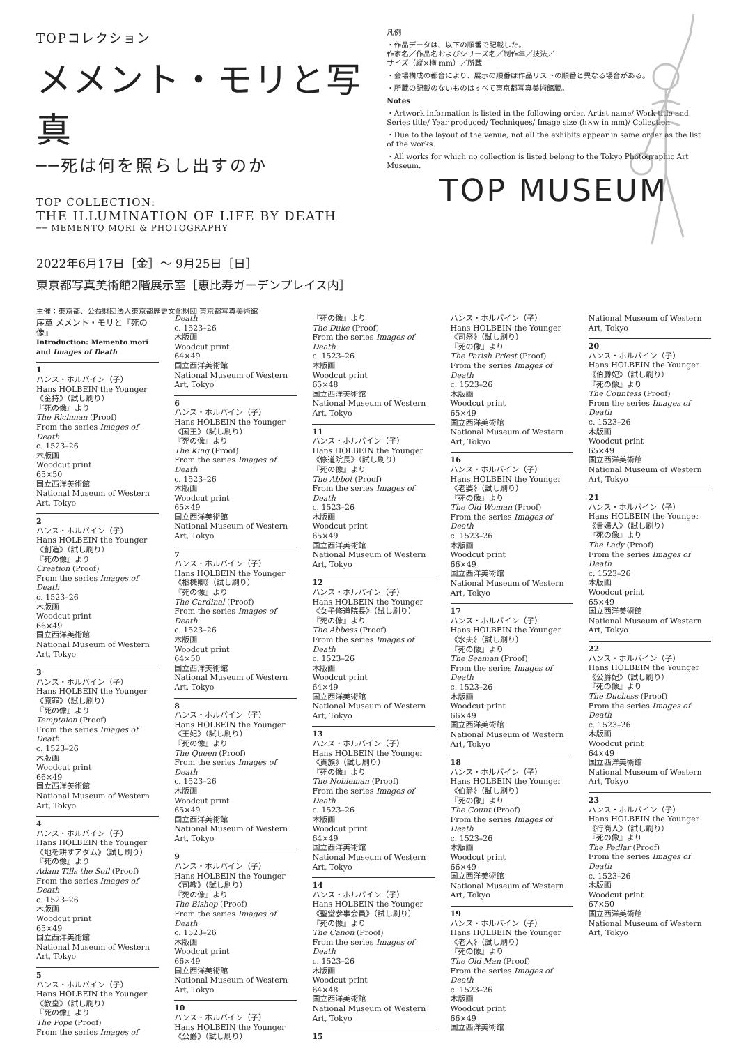TOPコレクション
メメント・モリと写真
──死は何を照らし出すのか
TOP COLLECTION:
THE ILLUMINATION OF LIFE BY DEATH
── MEMENTO MORI & PHOTOGRAPHY
2022年6月17日［金］～ 9月25日［日］
東京都写真美術館2階展示室［恵比寿ガーデンプレイス内］
主催：東京都、公益財団法人東京都歴史文化財団 東京都写真美術館
凡例
・作品データは、以下の順番で記載した。
作家名／作品名およびシリーズ名／制作年／技法／
サイズ（縦×横 mm）／所蔵
・会場構成の都合により、展示の順番は作品リストの順番と異なる場合がある。
・所蔵の記載のないものはすべて東京都写真美術館蔵。
Notes
・Artwork information is listed in the following order. Artist name/ Work title and Series title/ Year produced/ Techniques/ Image size (h×w in mm)/ Collection
・Due to the layout of the venue, not all the exhibits appear in same order as the list of the works.
・All works for which no collection is listed belong to the Tokyo Photographic Art Museum.
TOP MUSEUM
序章 メメント・モリと『死の像』
Introduction: Memento mori and Images of Death
1
ハンス・ホルバイン（子）
Hans HOLBEIN the Younger
《金持》（試し刷り）
『死の像』より
The Richman (Proof)
From the series Images of Death
c. 1523–26
木版画
Woodcut print
65×50
国立西洋美術館
National Museum of Western Art, Tokyo
2
ハンス・ホルバイン（子）
Hans HOLBEIN the Younger
《創造》（試し刷り）
『死の像』より
Creation (Proof)
From the series Images of Death
c. 1523–26
木版画
Woodcut print
66×49
国立西洋美術館
National Museum of Western Art, Tokyo
3
ハンス・ホルバイン（子）
Hans HOLBEIN the Younger
《原罪》（試し刷り）
『死の像』より
Temptaion (Proof)
From the series Images of Death
c. 1523–26
木版画
Woodcut print
66×49
国立西洋美術館
National Museum of Western Art, Tokyo
4
ハンス・ホルバイン（子）
Hans HOLBEIN the Younger
《地を耕すアダム》（試し刷り）
『死の像』より
Adam Tills the Soil (Proof)
From the series Images of Death
c. 1523–26
木版画
Woodcut print
65×49
国立西洋美術館
National Museum of Western Art, Tokyo
5
ハンス・ホルバイン（子）
Hans HOLBEIN the Younger
《教皇》（試し刷り）
『死の像』より
The Pope (Proof)
From the series Images of Death
c. 1523–26
木版画
Woodcut print
64×49
国立西洋美術館
National Museum of Western Art, Tokyo
6
ハンス・ホルバイン（子）
Hans HOLBEIN the Younger
《国王》（試し刷り）
『死の像』より
The King (Proof)
From the series Images of Death
c. 1523–26
木版画
Woodcut print
65×49
国立西洋美術館
National Museum of Western Art, Tokyo
7
ハンス・ホルバイン（子）
Hans HOLBEIN the Younger
《枢機卿》（試し刷り）
『死の像』より
The Cardinal (Proof)
From the series Images of Death
c. 1523–26
木版画
Woodcut print
64×50
国立西洋美術館
National Museum of Western Art, Tokyo
8
ハンス・ホルバイン（子）
Hans HOLBEIN the Younger
《王妃》（試し刷り）
『死の像』より
The Queen (Proof)
From the series Images of Death
c. 1523–26
木版画
Woodcut print
65×49
国立西洋美術館
National Museum of Western Art, Tokyo
9
ハンス・ホルバイン（子）
Hans HOLBEIN the Younger
《司教》（試し刷り）
『死の像』より
The Bishop (Proof)
From the series Images of Death
c. 1523–26
木版画
Woodcut print
66×49
国立西洋美術館
National Museum of Western Art, Tokyo
10
ハンス・ホルバイン（子）
Hans HOLBEIN the Younger
《公爵》（試し刷り）
『死の像』より
The Duke (Proof)
From the series Images of Death
c. 1523–26
木版画
Woodcut print
65×48
国立西洋美術館
National Museum of Western Art, Tokyo
11
ハンス・ホルバイン（子）
Hans HOLBEIN the Younger
《修道院長》（試し刷り）
『死の像』より
The Abbot (Proof)
From the series Images of Death
c. 1523–26
木版画
Woodcut print
65×49
国立西洋美術館
National Museum of Western Art, Tokyo
12
ハンス・ホルバイン（子）
Hans HOLBEIN the Younger
《女子修道院長》（試し刷り）
『死の像』より
The Abbess (Proof)
From the series Images of Death
c. 1523–26
木版画
Woodcut print
64×49
国立西洋美術館
National Museum of Western Art, Tokyo
13
ハンス・ホルバイン（子）
Hans HOLBEIN the Younger
《貴族》（試し刷り）
『死の像』より
The Nobleman (Proof)
From the series Images of Death
c. 1523–26
木版画
Woodcut print
64×49
国立西洋美術館
National Museum of Western Art, Tokyo
14
ハンス・ホルバイン（子）
Hans HOLBEIN the Younger
《聖堂参事会員》（試し刷り）
『死の像』より
The Canon (Proof)
From the series Images of Death
c. 1523–26
木版画
Woodcut print
64×48
国立西洋美術館
National Museum of Western Art, Tokyo
15
ハンス・ホルバイン（子）
Hans HOLBEIN the Younger
《司祭》（試し刷り）
『死の像』より
The Parish Priest (Proof)
From the series Images of Death
c. 1523–26
木版画
Woodcut print
65×49
国立西洋美術館
National Museum of Western Art, Tokyo
16
ハンス・ホルバイン（子）
Hans HOLBEIN the Younger
《老婆》（試し刷り）
『死の像』より
The Old Woman (Proof)
From the series Images of Death
c. 1523–26
木版画
Woodcut print
66×49
国立西洋美術館
National Museum of Western Art, Tokyo
17
ハンス・ホルバイン（子）
Hans HOLBEIN the Younger
《水夫》（試し刷り）
『死の像』より
The Seaman (Proof)
From the series Images of Death
c. 1523–26
木版画
Woodcut print
66×49
国立西洋美術館
National Museum of Western Art, Tokyo
18
ハンス・ホルバイン（子）
Hans HOLBEIN the Younger
《伯爵》（試し刷り）
『死の像』より
The Count (Proof)
From the series Images of Death
c. 1523–26
木版画
Woodcut print
66×49
国立西洋美術館
National Museum of Western Art, Tokyo
19
ハンス・ホルバイン（子）
Hans HOLBEIN the Younger
《老人》（試し刷り）
『死の像』より
The Old Man (Proof)
From the series Images of Death
c. 1523–26
木版画
Woodcut print
66×49
国立西洋美術館
National Museum of Western Art, Tokyo
20
ハンス・ホルバイン（子）
Hans HOLBEIN the Younger
《伯爵妃》（試し刷り）
『死の像』より
The Countess (Proof)
From the series Images of Death
c. 1523–26
木版画
Woodcut print
65×49
国立西洋美術館
National Museum of Western Art, Tokyo
21
ハンス・ホルバイン（子）
Hans HOLBEIN the Younger
《貴婦人》（試し刷り）
『死の像』より
The Lady (Proof)
From the series Images of Death
c. 1523–26
木版画
Woodcut print
65×49
国立西洋美術館
National Museum of Western Art, Tokyo
22
ハンス・ホルバイン（子）
Hans HOLBEIN the Younger
《公爵妃》（試し刷り）
『死の像』より
The Duchess (Proof)
From the series Images of Death
c. 1523–26
木版画
Woodcut print
64×49
国立西洋美術館
National Museum of Western Art, Tokyo
23
ハンス・ホルバイン（子）
Hans HOLBEIN the Younger
《行商人》（試し刷り）
『死の像』より
The Pedlar (Proof)
From the series Images of Death
c. 1523–26
木版画
Woodcut print
67×50
国立西洋美術館
National Museum of Western Art, Tokyo